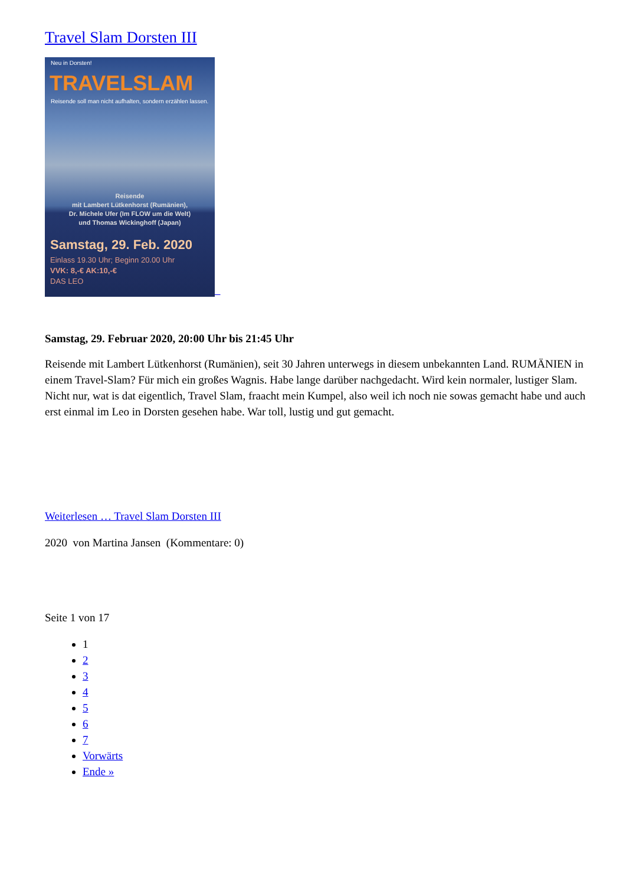Travel Slam Dorsten III
Neu in Dorsten!
TRAVELSLAM
Reisende soll man nicht aufhalten, sondern erzählen lassen.
Reisende
mit Lambert Lütkenhorst (Rumänien),
Dr. Michele Ufer (Im FLOW um die Welt)
und Thomas Wickinghoff (Japan)
Samstag, 29. Feb. 2020
Einlass 19.30 Uhr; Beginn 20.00 Uhr
VVK: 8,-€ AK:10,-€
DAS LEO
Samstag, 29. Februar 2020, 20:00 Uhr bis 21:45 Uhr
Reisende mit Lambert Lütkenhorst (Rumänien), seit 30 Jahren unterwegs in diesem unbekannten Land. RUMÄNIEN in einem Travel-Slam? Für mich ein großes Wagnis. Habe lange darüber nachgedacht. Wird kein normaler, lustiger Slam.
Nicht nur, wat is dat eigentlich, Travel Slam, fraacht mein Kumpel, also weil ich noch nie sowas gemacht habe und auch erst einmal im Leo in Dorsten gesehen habe. War toll, lustig und gut gemacht.
Weiterlesen … Travel Slam Dorsten III
2020 von Martina Jansen (Kommentare: 0)
Seite 1 von 17
1
2
3
4
5
6
7
Vorwärts
Ende »